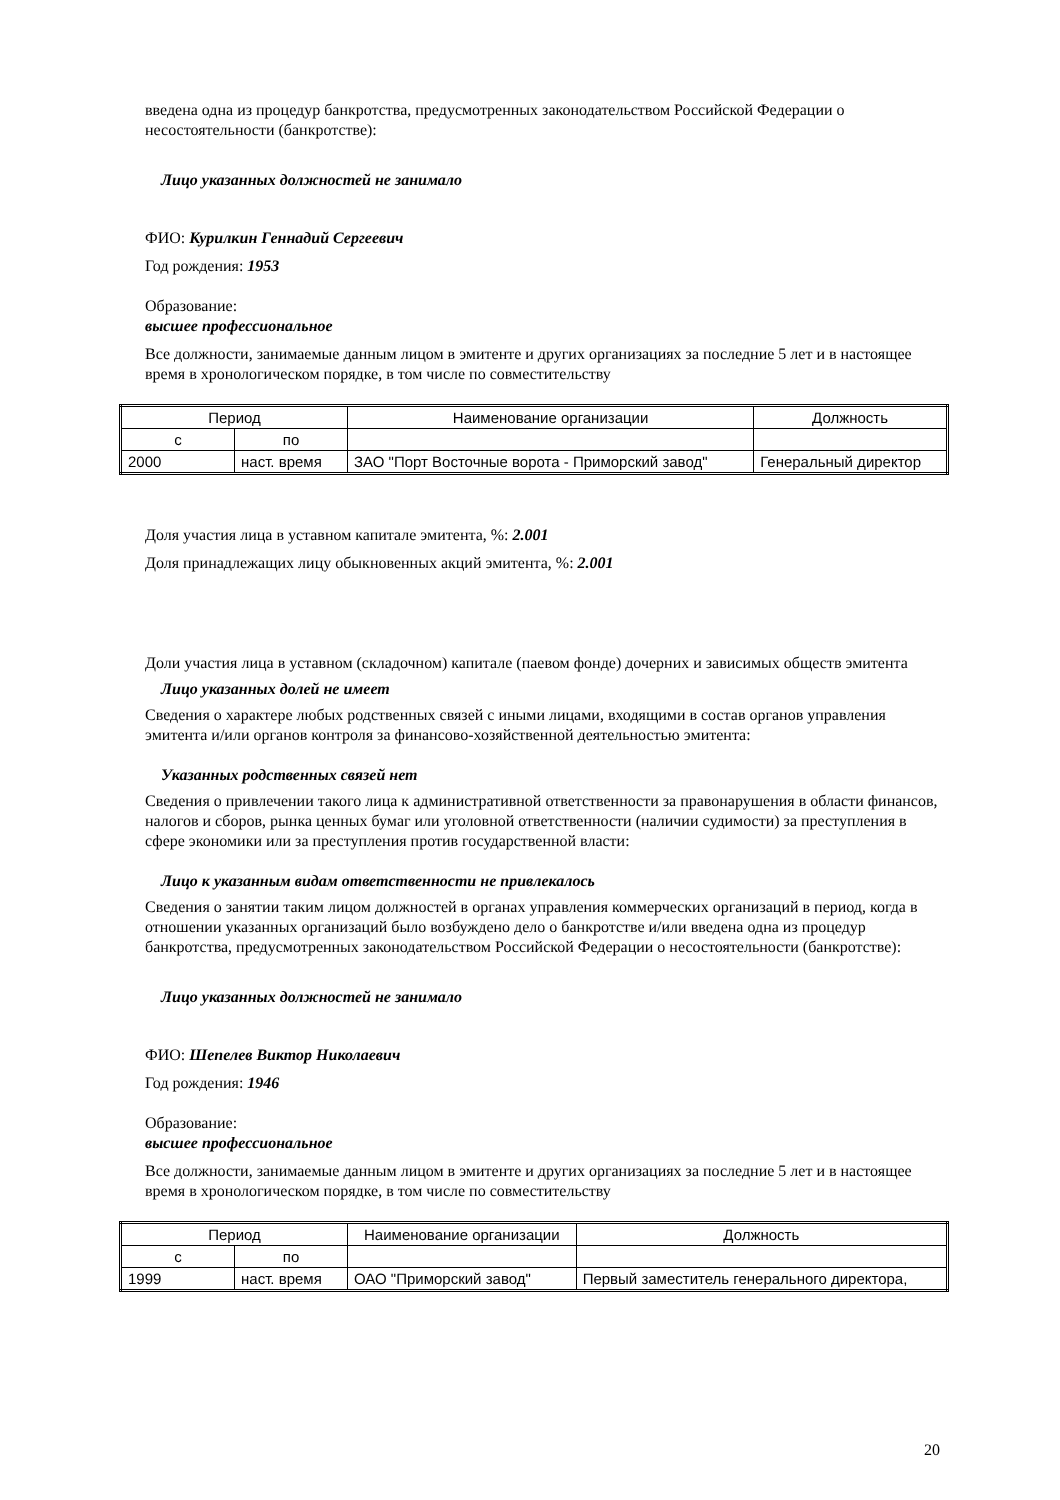введена одна из процедур банкротства, предусмотренных законодательством Российской Федерации о несостоятельности (банкротстве):
Лицо указанных должностей не занимало
ФИО: Курилкин Геннадий Сергеевич
Год рождения: 1953
Образование:
высшее профессиональное
Все должности, занимаемые данным лицом в эмитенте и других организациях за последние 5 лет и в настоящее время в хронологическом порядке, в том числе по совместительству
| Период | | Наименование организации | Должность |
| с | по | | |
| 2000 | наст. время | ЗАО "Порт Восточные ворота - Приморский завод" | Генеральный директор |
Доля участия лица в уставном капитале эмитента, %: 2.001
Доля принадлежащих лицу обыкновенных акций эмитента, %: 2.001
Доли участия лица в уставном (складочном) капитале (паевом фонде) дочерних и зависимых обществ эмитента
Лицо указанных долей не имеет
Сведения о характере любых родственных связей с иными лицами, входящими в состав органов управления эмитента и/или органов контроля за финансово-хозяйственной деятельностью эмитента:
Указанных родственных связей нет
Сведения о привлечении такого лица к административной ответственности за правонарушения в области финансов, налогов и сборов, рынка ценных бумаг или уголовной ответственности (наличии судимости) за преступления в сфере экономики или за преступления против государственной власти:
Лицо к указанным видам ответственности не привлекалось
Сведения о занятии таким лицом должностей в органах управления коммерческих организаций в период, когда в отношении указанных организаций было возбуждено дело о банкротстве и/или введена одна из процедур банкротства, предусмотренных законодательством Российской Федерации о несостоятельности (банкротстве):
Лицо указанных должностей не занимало
ФИО: Шепелев Виктор Николаевич
Год рождения: 1946
Образование:
высшее профессиональное
Все должности, занимаемые данным лицом в эмитенте и других организациях за последние 5 лет и в настоящее время в хронологическом порядке, в том числе по совместительству
| Период | | Наименование организации | Должность |
| с | по | | |
| 1999 | наст. время | ОАО "Приморский завод" | Первый заместитель генерального директора, |
20